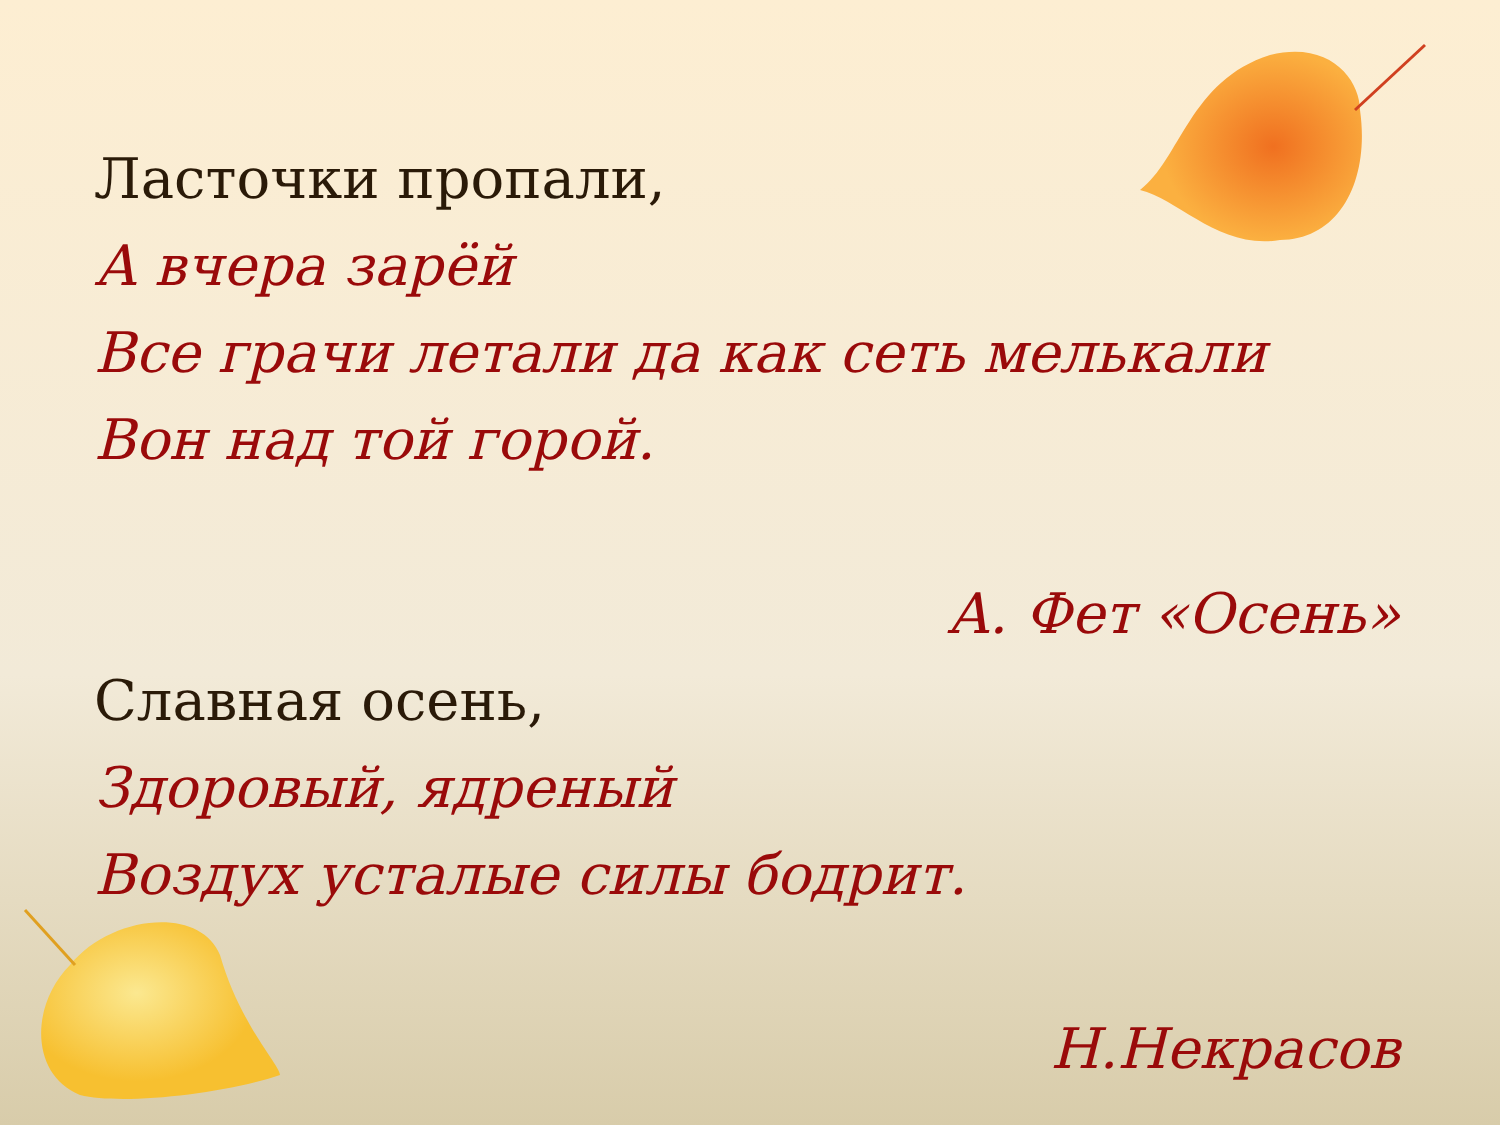Ласточки пропали,
А вчера зарёй
Все грачи летали да как сеть мелькали
Вон над той горой.
А. Фет «Осень»
Славная осень,
Здоровый, ядреный
Воздух усталые силы бодрит.
Н.Некрасов